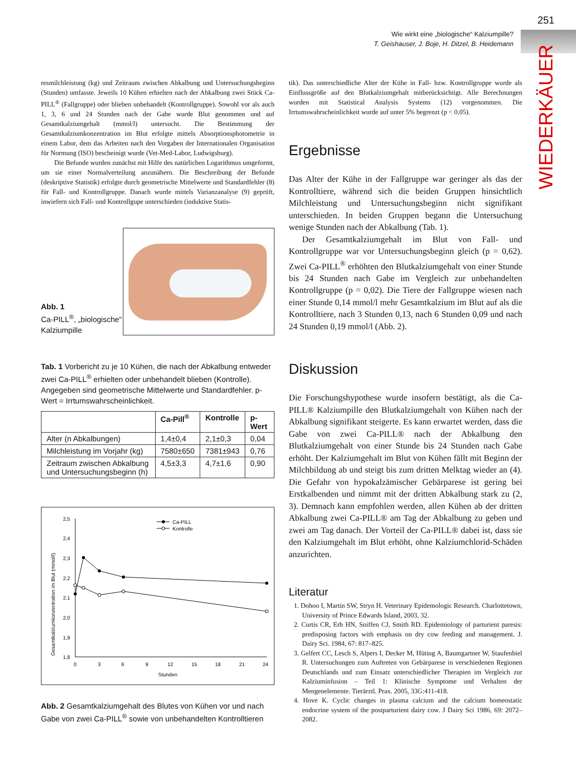251
Wie wirkt eine „biologische“ Kalziumpille?
T. Geishauser, J. Boje, H. Ditzel, B. Heidemann
WIEDERKÄUER
resmilchleistung (kg) und Zeitraum zwischen Abkalbung und Untersuchungsbeginn (Stunden) umfasste. Jeweils 10 Kühen erhielten nach der Abkalbung zwei Stück Ca-PILL<sup>®</sup> (Fallgruppe) oder blieben unbehandelt (Kontrollgruppe). Sowohl vor als auch 1, 3, 6 und 24 Stunden nach der Gabe wurde Blut genommen und auf Gesamtkalziumgehalt (mmol/l) untersucht. Die Bestimmung der Gesamtkalziumkonzentration im Blut erfolgte mittels Absorptionsphotometrie in einem Labor, dem das Arbeiten nach den Vorgaben der Internationalen Organisation für Normung (ISO) bescheinigt wurde (Vet-Med-Labor, Ludwigsburg).
Die Befunde wurden zunächst mit Hilfe des natürlichen Logarithmus umgeformt, um sie einer Normalverteilung anzunähern. Die Beschreibung der Befunde (deskriptive Statistik) erfolgte durch geometrische Mittelwerte und Standardfehler (8) für Fall- und Kontrollgruppe. Danach wurde mittels Varianzanalyse (9) geprüft, inwiefern sich Fall- und Kontrollgupe unterschieden (induktive Statis-
Abb. 1
Ca-PILL<sup>®</sup>, „biologische“ Kalziumpille
Tab. 1 Vorbericht zu je 10 Kühen, die nach der Abkalbung entweder zwei Ca-PILL<sup>®</sup> erhielten oder unbehandelt blieben (Kontrolle). Angegeben sind geometrische Mittelwerte und Standardfehler. p-Wert = Irrtumswahrscheinlichkeit.
| | Ca-Pill<sup>®</sup> | Kontrolle | p-Wert |
| --- | --- | --- | --- |
| Alter (n Abkalbungen) | 1,4±0,4 | 2,1±0,3 | 0,04 |
| Milchleistung im Vorjahr (kg) | 7580±650 | 7381±943 | 0,76 |
| Zeitraum zwischen Abkalbung und Untersuchungsbeginn (h) | 4,5±3,3 | 4,7±1,6 | 0,90 |
Gesamtkalziumkonzentration im Blut (mmol/l)
2,5
2,4
2,3
2,2
2,1
2,0
1,9
1,8
0
3
6
9
12
15
18
21
24
Stunden
Ca-PILL
Kontrolle
Abb. 2 Gesamtkalziumgehalt des Blutes von Kühen vor und nach Gabe von zwei Ca-PILL<sup>®</sup> sowie von unbehandelten Kontrolltieren
tik). Das unterschiedliche Alter der Kühe in Fall- bzw. Kontrollgruppe wurde als Einflussgröße auf den Blutkalziumgehalt mitberücksichtigt. Alle Berechnungen wurden mit Statistical Analysis Systems (12) vorgenommen. Die Irrtumswahrscheinlichkeit wurde auf unter 5% begrenzt (p < 0,05).
Ergebnisse
Das Alter der Kühe in der Fallgruppe war geringer als das der Kontrolltiere, während sich die beiden Gruppen hinsichtlich Milchleistung und Untersuchungsbeginn nicht signifikant unterschieden. In beiden Gruppen begann die Untersuchung wenige Stunden nach der Abkalbung (Tab. 1).
Der Gesamtkalziumgehalt im Blut von Fall- und Kontrollgruppe war vor Untersuchungsbeginn gleich (p = 0,62). Zwei Ca-PILL<sup>®</sup> erhöhten den Blutkalziumgehalt von einer Stunde bis 24 Stunden nach Gabe im Vergleich zur unbehandelten Kontrollgruppe (p = 0,02). Die Tiere der Fallgruppe wiesen nach einer Stunde 0,14 mmol/l mehr Gesamtkalzium im Blut auf als die Kontrolltiere, nach 3 Stunden 0,13, nach 6 Stunden 0,09 und nach 24 Stunden 0,19 mmol/l (Abb. 2).
Diskussion
Die Forschungshypothese wurde insofern bestätigt, als die Ca-PILL® Kalziumpille den Blutkalziumgehalt von Kühen nach der Abkalbung signifikant steigerte. Es kann erwartet werden, dass die Gabe von zwei Ca-PILL® nach der Abkalbung den Blutkalziumgehalt von einer Stunde bis 24 Stunden nach Gabe erhöht. Der Kalziumgehalt im Blut von Kühen fällt mit Beginn der Milchbildung ab und steigt bis zum dritten Melktag wieder an (4). Die Gefahr von hypokalzämischer Gebärparese ist gering bei Erstkalbenden und nimmt mit der dritten Abkalbung stark zu (2, 3). Demnach kann empfohlen werden, allen Kühen ab der dritten Abkalbung zwei Ca-PILL® am Tag der Abkalbung zu geben und zwei am Tag danach. Der Vorteil der Ca-PILL® dabei ist, dass sie den Kalziumgehalt im Blut erhöht, ohne Kalziumchlorid-Schäden anzurichten.
Literatur
1. Dohoo I, Martin SW, Stryn H. Veterinary Epidemologic Research. Charlottetown, University of Prince Edwards Island, 2003, 32.
2. Curtis CR, Erb HN, Sniffen CJ, Smith RD. Epidemiology of parturient paresis: predisposing factors with emphasis on dry cow feeding and management. J. Dairy Sci. 1984, 67: 817–825.
3. Gelfert CC, Lesch S, Alpers I, Decker M, Hüting A, Baumgartner W, Staufenbiel R. Untersuchungen zum Auftreten von Gebärparese in verschiedenen Regionen Deutschlands und zum Einsatz unterschiedlicher Therapien im Vergleich zur Kalziuminfusion – Teil 1: Klinische Symptome und Verhalten der Mengenelemente. Tierärztl. Prax. 2005, 33G:411-418.
4. Hove K. Cyclic changes in plasma calcium and the calcium homeostatic endocrine system of the postparturient dairy cow. J Dairy Sci 1986, 69: 2072–2082.